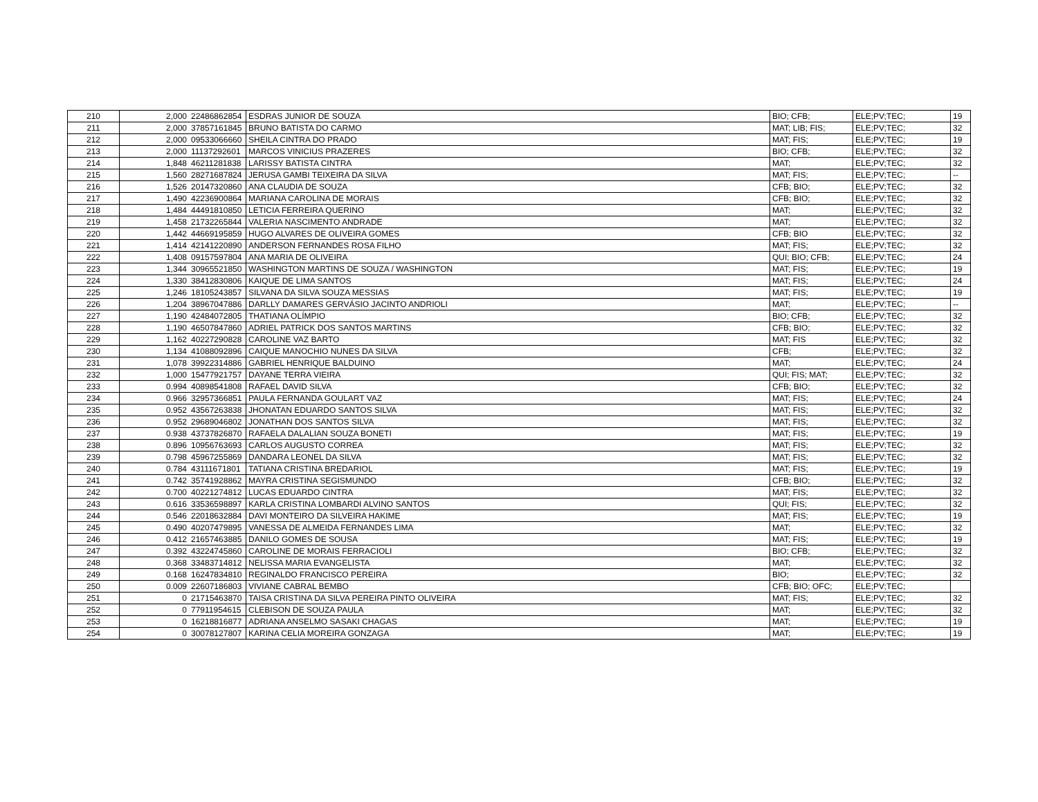| 210 | 2,000 | 22486862854 | ESDRAS JUNIOR DE SOUZA | BIO; CFB; | ELE;PV;TEC; | 19 |
| 211 | 2,000 | 37857161845 | BRUNO BATISTA DO CARMO | MAT; LIB; FIS; | ELE;PV;TEC; | 32 |
| 212 | 2,000 | 09533066660 | SHEILA CINTRA DO PRADO | MAT; FIS; | ELE;PV;TEC; | 19 |
| 213 | 2,000 | 11137292601 | MARCOS VINICIUS PRAZERES | BIO; CFB; | ELE;PV;TEC; | 32 |
| 214 | 1,848 | 46211281838 | LARISSY BATISTA CINTRA | MAT; | ELE;PV;TEC; | 32 |
| 215 | 1,560 | 28271687824 | JERUSA GAMBI TEIXEIRA DA SILVA | MAT; FIS; | ELE;PV;TEC; | -- |
| 216 | 1,526 | 20147320860 | ANA CLAUDIA DE SOUZA | CFB; BIO; | ELE;PV;TEC; | 32 |
| 217 | 1,490 | 42236900864 | MARIANA CAROLINA DE MORAIS | CFB; BIO; | ELE;PV;TEC; | 32 |
| 218 | 1,484 | 44491810850 | LETICIA FERREIRA QUERINO | MAT; | ELE;PV;TEC; | 32 |
| 219 | 1,458 | 21732265844 | VALERIA NASCIMENTO ANDRADE | MAT; | ELE;PV;TEC; | 32 |
| 220 | 1,442 | 44669195859 | HUGO ALVARES DE OLIVEIRA GOMES | CFB; BIO | ELE;PV;TEC; | 32 |
| 221 | 1,414 | 42141220890 | ANDERSON FERNANDES ROSA FILHO | MAT; FIS; | ELE;PV;TEC; | 32 |
| 222 | 1,408 | 09157597804 | ANA MARIA DE OLIVEIRA | QUI; BIO; CFB; | ELE;PV;TEC; | 24 |
| 223 | 1,344 | 30965521850 | WASHINGTON MARTINS DE SOUZA / WASHINGTON | MAT; FIS; | ELE;PV;TEC; | 19 |
| 224 | 1,330 | 38412830806 | KAIQUE DE LIMA SANTOS | MAT; FIS; | ELE;PV;TEC; | 24 |
| 225 | 1,246 | 18105243857 | SILVANA DA SILVA SOUZA MESSIAS | MAT; FIS; | ELE;PV;TEC; | 19 |
| 226 | 1,204 | 38967047886 | DARLLY DAMARES GERVÁSIO JACINTO ANDRIOLI | MAT; | ELE;PV;TEC; | -- |
| 227 | 1,190 | 42484072805 | THATIANA OLÍMPIO | BIO; CFB; | ELE;PV;TEC; | 32 |
| 228 | 1,190 | 46507847860 | ADRIEL PATRICK DOS SANTOS MARTINS | CFB; BIO; | ELE;PV;TEC; | 32 |
| 229 | 1,162 | 40227290828 | CAROLINE VAZ BARTO | MAT; FIS | ELE;PV;TEC; | 32 |
| 230 | 1,134 | 41088092896 | CAIQUE MANOCHIO NUNES DA SILVA | CFB; | ELE;PV;TEC; | 32 |
| 231 | 1,078 | 39922314886 | GABRIEL HENRIQUE BALDUINO | MAT; | ELE;PV;TEC; | 24 |
| 232 | 1,000 | 15477921757 | DAYANE TERRA VIEIRA | QUI; FIS; MAT; | ELE;PV;TEC; | 32 |
| 233 | 0.994 | 40898541808 | RAFAEL DAVID SILVA | CFB; BIO; | ELE;PV;TEC; | 32 |
| 234 | 0.966 | 32957366851 | PAULA FERNANDA GOULART VAZ | MAT; FIS; | ELE;PV;TEC; | 24 |
| 235 | 0.952 | 43567263838 | JHONATAN EDUARDO SANTOS SILVA | MAT; FIS; | ELE;PV;TEC; | 32 |
| 236 | 0.952 | 29689046802 | JONATHAN DOS SANTOS SILVA | MAT; FIS; | ELE;PV;TEC; | 32 |
| 237 | 0.938 | 43737826870 | RAFAELA DALALIAN SOUZA BONETI | MAT; FIS; | ELE;PV;TEC; | 19 |
| 238 | 0.896 | 10956763693 | CARLOS AUGUSTO CORREA | MAT; FIS; | ELE;PV;TEC; | 32 |
| 239 | 0.798 | 45967255869 | DANDARA LEONEL DA SILVA | MAT; FIS; | ELE;PV;TEC; | 32 |
| 240 | 0.784 | 43111671801 | TATIANA CRISTINA BREDARIOL | MAT; FIS; | ELE;PV;TEC; | 19 |
| 241 | 0.742 | 35741928862 | MAYRA CRISTINA SEGISMUNDO | CFB; BIO; | ELE;PV;TEC; | 32 |
| 242 | 0.700 | 40221274812 | LUCAS EDUARDO CINTRA | MAT; FIS; | ELE;PV;TEC; | 32 |
| 243 | 0.616 | 33536598897 | KARLA CRISTINA LOMBARDI ALVINO SANTOS | QUI; FIS; | ELE;PV;TEC; | 32 |
| 244 | 0.546 | 22018632884 | DAVI MONTEIRO DA SILVEIRA HAKIME | MAT; FIS; | ELE;PV;TEC; | 19 |
| 245 | 0.490 | 40207479895 | VANESSA DE ALMEIDA FERNANDES LIMA | MAT; | ELE;PV;TEC; | 32 |
| 246 | 0.412 | 21657463885 | DANILO GOMES DE SOUSA | MAT; FIS; | ELE;PV;TEC; | 19 |
| 247 | 0.392 | 43224745860 | CAROLINE DE MORAIS FERRACIOLI | BIO; CFB; | ELE;PV;TEC; | 32 |
| 248 | 0.368 | 33483714812 | NELISSA MARIA EVANGELISTA | MAT; | ELE;PV;TEC; | 32 |
| 249 | 0.168 | 16247834810 | REGINALDO FRANCISCO PEREIRA | BIO; | ELE;PV;TEC; | 32 |
| 250 | 0.009 | 22607186803 | VIVIANE CABRAL BEMBO | CFB; BIO; OFC; | ELE;PV;TEC; | |
| 251 | 0 | 21715463870 | TAISA CRISTINA DA SILVA PEREIRA PINTO OLIVEIRA | MAT; FIS; | ELE;PV;TEC; | 32 |
| 252 | 0 | 77911954615 | CLEBISON DE SOUZA PAULA | MAT; | ELE;PV;TEC; | 32 |
| 253 | 0 | 16218816877 | ADRIANA ANSELMO SASAKI CHAGAS | MAT; | ELE;PV;TEC; | 19 |
| 254 | 0 | 30078127807 | KARINA CELIA MOREIRA GONZAGA | MAT; | ELE;PV;TEC; | 19 |